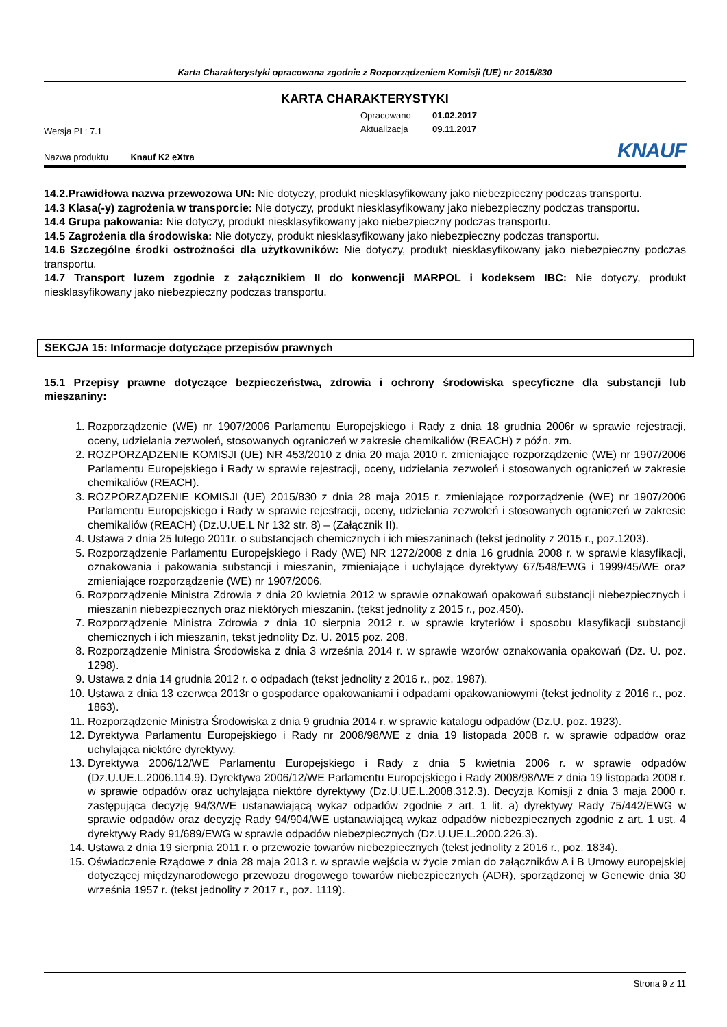Karta Charakterystyki opracowana zgodnie z Rozporządzeniem Komisji (UE) nr 2015/830
KARTA CHARAKTERYSTYKI
Wersja PL: 7.1
Opracowano
Aktualizacja
01.02.2017
09.11.2017
Nazwa produktu Knauf K2 eXtra
KNAUF
14.2.Prawidłowa nazwa przewozowa UN: Nie dotyczy, produkt niesklasyfikowany jako niebezpieczny podczas transportu.
14.3 Klasa(-y) zagrożenia w transporcie: Nie dotyczy, produkt niesklasyfikowany jako niebezpieczny podczas transportu.
14.4 Grupa pakowania: Nie dotyczy, produkt niesklasyfikowany jako niebezpieczny podczas transportu.
14.5 Zagrożenia dla środowiska: Nie dotyczy, produkt niesklasyfikowany jako niebezpieczny podczas transportu.
14.6 Szczególne środki ostrożności dla użytkowników: Nie dotyczy, produkt niesklasyfikowany jako niebezpieczny podczas transportu.
14.7 Transport luzem zgodnie z załącznikiem II do konwencji MARPOL i kodeksem IBC: Nie dotyczy, produkt niesklasyfikowany jako niebezpieczny podczas transportu.
SEKCJA 15: Informacje dotyczące przepisów prawnych
15.1 Przepisy prawne dotyczące bezpieczeństwa, zdrowia i ochrony środowiska specyficzne dla substancji lub mieszaniny:
1. Rozporządzenie (WE) nr 1907/2006 Parlamentu Europejskiego i Rady z dnia 18 grudnia 2006r w sprawie rejestracji, oceny, udzielania zezwoleń, stosowanych ograniczeń w zakresie chemikaliów (REACH) z późn. zm.
2. ROZPORZĄDZENIE KOMISJI (UE) NR 453/2010 z dnia 20 maja 2010 r. zmieniające rozporządzenie (WE) nr 1907/2006 Parlamentu Europejskiego i Rady w sprawie rejestracji, oceny, udzielania zezwoleń i stosowanych ograniczeń w zakresie chemikaliów (REACH).
3. ROZPORZĄDZENIE KOMISJI (UE) 2015/830 z dnia 28 maja 2015 r. zmieniające rozporządzenie (WE) nr 1907/2006 Parlamentu Europejskiego i Rady w sprawie rejestracji, oceny, udzielania zezwoleń i stosowanych ograniczeń w zakresie chemikaliów (REACH) (Dz.U.UE.L Nr 132 str. 8) – (Załącznik II).
4. Ustawa z dnia 25 lutego 2011r. o substancjach chemicznych i ich mieszaninach (tekst jednolity z 2015 r., poz.1203).
5. Rozporządzenie Parlamentu Europejskiego i Rady (WE) NR 1272/2008 z dnia 16 grudnia 2008 r. w sprawie klasyfikacji, oznakowania i pakowania substancji i mieszanin, zmieniające i uchylające dyrektywy 67/548/EWG i 1999/45/WE oraz zmieniające rozporządzenie (WE) nr 1907/2006.
6. Rozporządzenie Ministra Zdrowia z dnia 20 kwietnia 2012 w sprawie oznakowań opakowań substancji niebezpiecznych i mieszanin niebezpiecznych oraz niektórych mieszanin. (tekst jednolity z 2015 r., poz.450).
7. Rozporządzenie Ministra Zdrowia z dnia 10 sierpnia 2012 r. w sprawie kryteriów i sposobu klasyfikacji substancji chemicznych i ich mieszanin, tekst jednolity Dz. U. 2015 poz. 208.
8. Rozporządzenie Ministra Środowiska z dnia 3 września 2014 r. w sprawie wzorów oznakowania opakowań (Dz. U. poz. 1298).
9. Ustawa z dnia 14 grudnia 2012 r. o odpadach (tekst jednolity z 2016 r., poz. 1987).
10. Ustawa z dnia 13 czerwca 2013r o gospodarce opakowaniami i odpadami opakowaniowymi (tekst jednolity z 2016 r., poz. 1863).
11. Rozporządzenie Ministra Środowiska z dnia 9 grudnia 2014 r. w sprawie katalogu odpadów (Dz.U. poz. 1923).
12. Dyrektywa Parlamentu Europejskiego i Rady nr 2008/98/WE z dnia 19 listopada 2008 r. w sprawie odpadów oraz uchylająca niektóre dyrektywy.
13. Dyrektywa 2006/12/WE Parlamentu Europejskiego i Rady z dnia 5 kwietnia 2006 r. w sprawie odpadów (Dz.U.UE.L.2006.114.9). Dyrektywa 2006/12/WE Parlamentu Europejskiego i Rady 2008/98/WE z dnia 19 listopada 2008 r. w sprawie odpadów oraz uchylająca niektóre dyrektywy (Dz.U.UE.L.2008.312.3). Decyzja Komisji z dnia 3 maja 2000 r. zastępująca decyzję 94/3/WE ustanawiającą wykaz odpadów zgodnie z art. 1 lit. a) dyrektywy Rady 75/442/EWG w sprawie odpadów oraz decyzję Rady 94/904/WE ustanawiającą wykaz odpadów niebezpiecznych zgodnie z art. 1 ust. 4 dyrektywy Rady 91/689/EWG w sprawie odpadów niebezpiecznych (Dz.U.UE.L.2000.226.3).
14. Ustawa z dnia 19 sierpnia 2011 r. o przewozie towarów niebezpiecznych (tekst jednolity z 2016 r., poz. 1834).
15. Oświadczenie Rządowe z dnia 28 maja 2013 r. w sprawie wejścia w życie zmian do załączników A i B Umowy europejskiej dotyczącej międzynarodowego przewozu drogowego towarów niebezpiecznych (ADR), sporządzonej w Genewie dnia 30 września 1957 r. (tekst jednolity z 2017 r., poz. 1119).
Strona 9 z 11